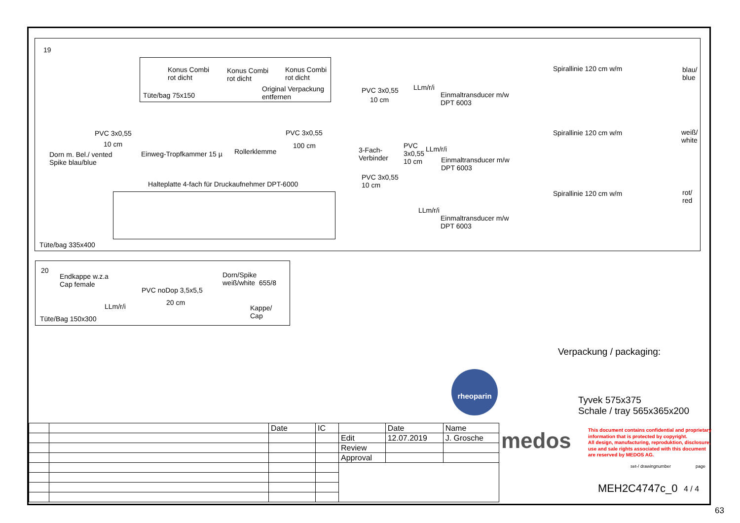19
Konus Combi
rot dicht
Konus Combi
rot dicht
Konus Combi
rot dicht
Tüte/bag 75x150
Original Verpackung
entfernen
PVC 3x0,55
10 cm
Dorn m. Bel./ vented
Spike blau/blue
Einweg-Tropfkammer 15 µ Rollerklemme
PVC 3x0,55
100 cm
3-Fach-
Verbinder
PVC 3x0,55
10 cm
PVC
3x0,55
10 cm
PVC 3x0,55
10 cm
LLm/r/i
LLm/r/i
LLm/r/i
Einmaltransducer m/w
DPT 6003
Einmaltransducer m/w
DPT 6003
Einmaltransducer m/w
DPT 6003
Spirallinie 120 cm w/m
Spirallinie 120 cm w/m
Spirallinie 120 cm w/m
blau/
blue
weiß/
white
rot/
red
Halteplatte 4-fach für Druckaufnehmer DPT-6000
Tüte/bag 335x400
20
Endkappe w.z.a
Cap female
Dorn/Spike
weiß/white 655/8
PVC noDop 3,5x5,5
20 cm
LLm/r/i
Kappe/
Cap
Tüte/Bag 150x300
Verpackung / packaging:
Tyvek 575x375
Schale / tray 565x365x200
rheoparin
| | | Date | IC | | Date | Name |
| | | | | Edit | 12.07.2019 | J. Grosche |
| | | | | Review | | |
| | | | | Approval | | |
medos
This document contains confidential and proprietary
information that is protected by copyright.
All design, manufacturing, reproduktion, disclosure,
use and sale rights associated with this document
are reserved by MEDOS AG.
set-/ drawingnumber page
MEH2C4747c_0 4 / 4
63